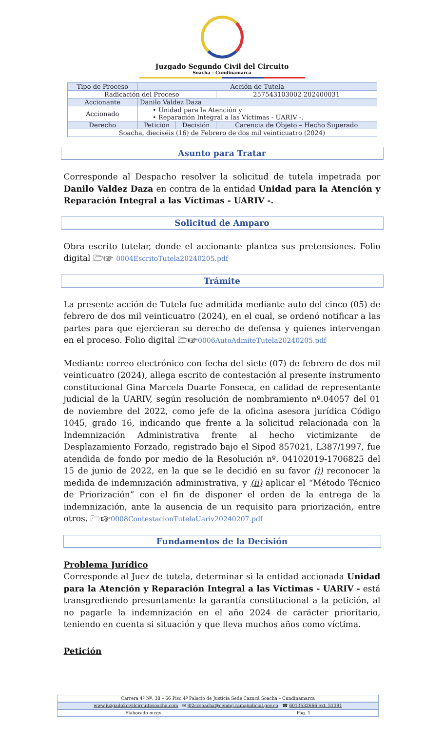Juzgado Segundo Civil del Circuito
Soacha – Cundinamarca
| Tipo de Proceso | Acción de Tutela | | |
| Radicación del Proceso | | | 257543103002 202400031 |
| Accionante | Danilo Valdez Daza | | |
| Accionado | • Unidad para la Atención y • Reparación Integral a las Víctimas - UARIV -. | | |
| Derecho | Petición | Decisión | Carencia de Objeto – Hecho Superado |
| Soacha, dieciséis (16) de Febrero de dos mil veinticuatro (2024) | | | |
Asunto para Tratar
Corresponde al Despacho resolver la solicitud de tutela impetrada por Danilo Valdez Daza en contra de la entidad Unidad para la Atención y Reparación Integral a las Víctimas - UARIV -.
Solicitud de Amparo
Obra escrito tutelar, donde el accionante plantea sus pretensiones. Folio digital 🗁☞ 0004EscritoTutela20240205.pdf
Trámite
La presente acción de Tutela fue admitida mediante auto del cinco (05) de febrero de dos mil veinticuatro (2024), en el cual, se ordenó notificar a las partes para que ejercieran su derecho de defensa y quienes intervengan en el proceso. Folio digital 🗁☞0006AutoAdmiteTutela20240205.pdf
Mediante correo electrónico con fecha del siete (07) de febrero de dos mil veinticuatro (2024), allega escrito de contestación al presente instrumento constitucional Gina Marcela Duarte Fonseca, en calidad de representante judicial de la UARIV, según resolución de nombramiento nº.04057 del 01 de noviembre del 2022, como jefe de la oficina asesora jurídica Código 1045, grado 16, indicando que frente a la solicitud relacionada con la Indemnización Administrativa frente al hecho victimizante de Desplazamiento Forzado, registrado bajo el Sipod 857021, L387/1997, fue atendida de fondo por medio de la Resolución nº. 04102019-1706825 del 15 de junio de 2022, en la que se le decidió en su favor (i) reconocer la medida de indemnización administrativa, y (ii) aplicar el “Método Técnico de Priorización” con el fin de disponer el orden de la entrega de la indemnización, ante la ausencia de un requisito para priorización, entre otros. 🗁☞0008ContestacionTutelaUariv20240207.pdf
Fundamentos de la Decisión
Problema Jurídico
Corresponde al Juez de tutela, determinar si la entidad accionada Unidad para la Atención y Reparación Integral a las Víctimas - UARIV - está transgrediendo presuntamente la garantía constitucional a la petición, al no pagarle la indemnización en el año 2024 de carácter prioritario, teniendo en cuenta si situación y que lleva muchos años como víctima.
Petición
Carrera 4ª Nº. 38 – 66 Piso 4º Palacio de Justicia Sede Cazucá Soacha – Cundinamarca
www.juzgado2civilcircuitosoacha.com ✉ j02ccsoacha@cendoj.ramajudicial.gov.co ☎ 6013532666 ext. 51391
Elaborado mcgv Pág. 1